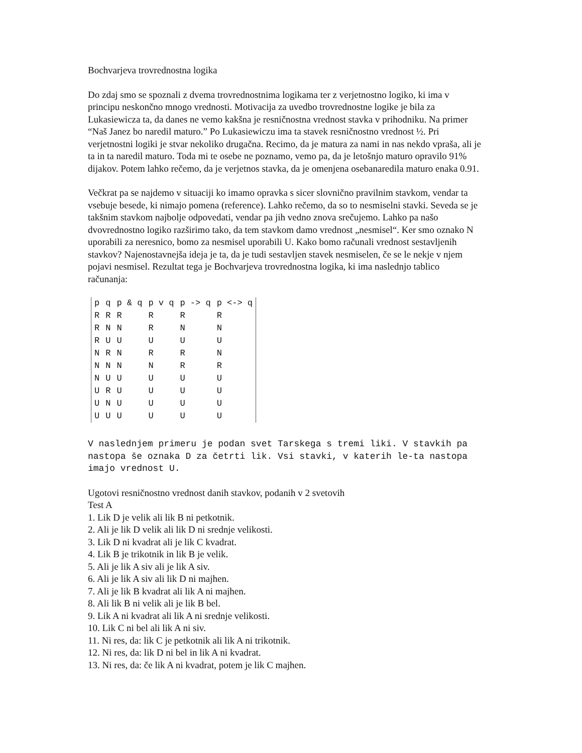Bochvarjeva trovrednostna logika
Do zdaj smo se spoznali z dvema trovrednostnima logikama ter z verjetnostno logiko, ki ima v principu neskončno mnogo vrednosti. Motivacija za uvedbo trovrednostne logike je bila za Lukasiewicza ta, da danes ne vemo kakšna je resničnostna vrednost stavka v prihodniku. Na primer “Naš Janez bo naredil maturo.” Po Lukasiewiczu ima ta stavek resničnostno vrednost ½. Pri verjetnostni logiki je stvar nekoliko drugačna. Recimo, da je matura za nami in nas nekdo vpraša, ali je ta in ta naredil maturo. Toda mi te osebe ne poznamo, vemo pa, da je letošnjo maturo opravilo 91% dijakov. Potem lahko rečemo, da je verjetnos stavka, da je omenjena osebanaredila maturo enaka 0.91.
Večkrat pa se najdemo v situaciji ko imamo opravka s sicer slovnično pravilnim stavkom, vendar ta vsebuje besede, ki nimajo pomena (reference). Lahko rečemo, da so to nesmiselni stavki. Seveda se je takšnim stavkom najbolje odpovedati, vendar pa jih vedno znova srečujemo. Lahko pa našo dvovrednostno logiko razširimo tako, da tem stavkom damo vrednost „nesmisel“. Ker smo oznako N uporabili za neresnico, bomo za nesmisel uporabili U. Kako bomo računali vrednost sestavljenih stavkov? Najenostavnejša ideja je ta, da je tudi sestavljen stavek nesmiselen, če se le nekje v njem pojavi nesmisel. Rezultat tega je Bochvarjeva trovrednostna logika, ki ima naslednjo tablico računanja:
| p | q | p & q | p v q | p -> q | p <-> q |
| R | R | R | R | R | R |
| R | N | N | R | N | N |
| R | U | U | U | U | U |
| N | R | N | R | R | N |
| N | N | N | N | R | R |
| N | U | U | U | U | U |
| U | R | U | U | U | U |
| U | N | U | U | U | U |
| U | U | U | U | U | U |
V naslednjem primeru je podan svet Tarskega s tremi liki. V stavkih pa nastopa še oznaka D za četrti lik. Vsi stavki, v katerih le-ta nastopa imajo vrednost U.
Ugotovi resničnostno vrednost danih stavkov, podanih v 2 svetovih
Test A
1. Lik D je velik ali lik B ni petkotnik.
2. Ali je lik D velik ali lik D ni srednje velikosti.
3. Lik D ni kvadrat ali je lik C kvadrat.
4. Lik B je trikotnik in lik B je velik.
5. Ali je lik A siv ali je lik A siv.
6. Ali je lik A siv ali lik D ni majhen.
7. Ali je lik B kvadrat ali lik A ni majhen.
8. Ali lik B ni velik ali je lik B bel.
9. Lik A ni kvadrat ali lik A ni srednje velikosti.
10. Lik C ni bel ali lik A ni siv.
11. Ni res, da: lik C je petkotnik ali lik A ni trikotnik.
12. Ni res, da: lik D ni bel in lik A ni kvadrat.
13. Ni res, da: če lik A ni kvadrat, potem je lik C majhen.